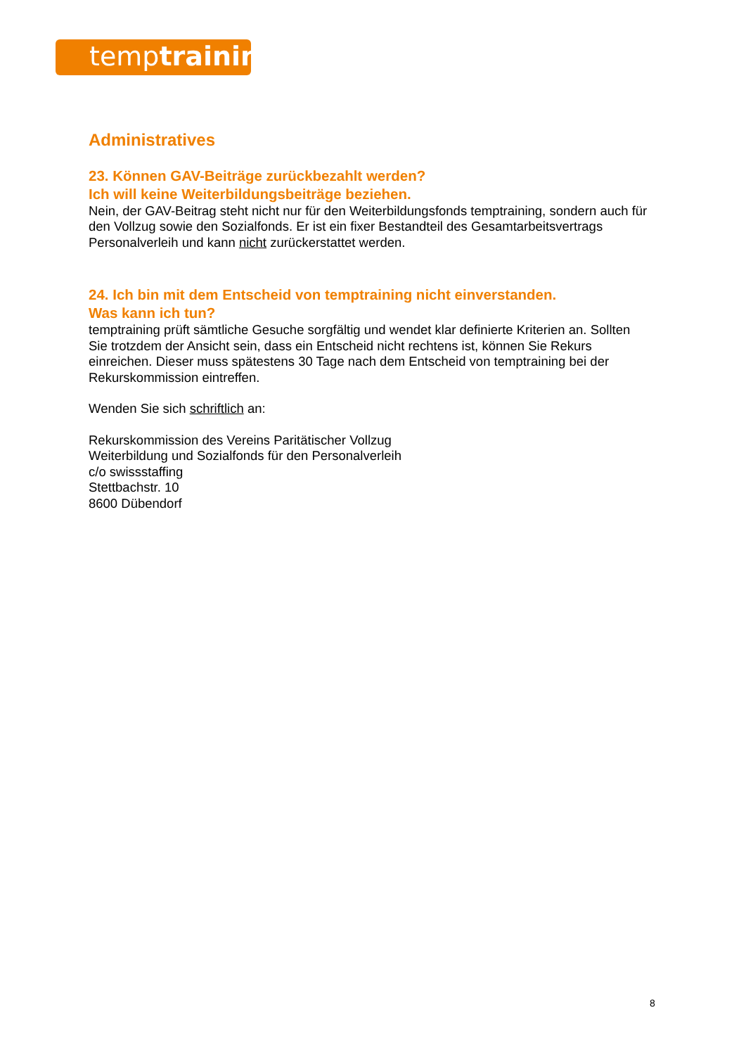temptraining
Administratives
23. Können GAV-Beiträge zurückbezahlt werden?
Ich will keine Weiterbildungsbeiträge beziehen.
Nein, der GAV-Beitrag steht nicht nur für den Weiterbildungsfonds temptraining, sondern auch für den Vollzug sowie den Sozialfonds. Er ist ein fixer Bestandteil des Gesamtarbeitsvertrags Personalverleih und kann nicht zurückerstattet werden.
24. Ich bin mit dem Entscheid von temptraining nicht einverstanden.
Was kann ich tun?
temptraining prüft sämtliche Gesuche sorgfältig und wendet klar definierte Kriterien an. Sollten Sie trotzdem der Ansicht sein, dass ein Entscheid nicht rechtens ist, können Sie Rekurs einreichen. Dieser muss spätestens 30 Tage nach dem Entscheid von temptraining bei der Rekurskommission eintreffen.
Wenden Sie sich schriftlich an:
Rekurskommission des Vereins Paritätischer Vollzug
Weiterbildung und Sozialfonds für den Personalverleih
c/o swissstaffing
Stettbachstr. 10
8600 Dübendorf
8